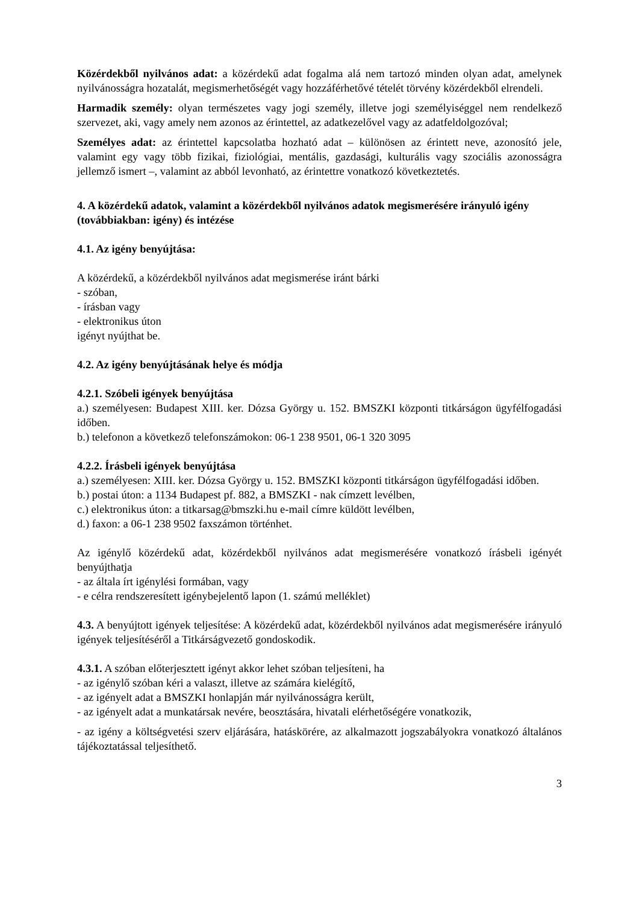Közérdekből nyilvános adat: a közérdekű adat fogalma alá nem tartozó minden olyan adat, amelynek nyilvánosságra hozatalát, megismerhetőségét vagy hozzáférhetővé tételét törvény közérdekből elrendeli.
Harmadik személy: olyan természetes vagy jogi személy, illetve jogi személyiséggel nem rendelkező szervezet, aki, vagy amely nem azonos az érintettel, az adatkezelővel vagy az adatfeldolgozóval;
Személyes adat: az érintettel kapcsolatba hozható adat – különösen az érintett neve, azonosító jele, valamint egy vagy több fizikai, fiziológiai, mentális, gazdasági, kulturális vagy szociális azonosságra jellemző ismert –, valamint az abból levonható, az érintettre vonatkozó következtetés.
4. A közérdekű adatok, valamint a közérdekből nyilvános adatok megismerésére irányuló igény (továbbiakban: igény) és intézése
4.1. Az igény benyújtása:
A közérdekű, a közérdekből nyilvános adat megismerése iránt bárki
- szóban,
- írásban vagy
- elektronikus úton
igényt nyújthat be.
4.2. Az igény benyújtásának helye és módja
4.2.1. Szóbeli igények benyújtása
a.) személyesen: Budapest XIII. ker. Dózsa György u. 152. BMSZKI központi titkárságon ügyfélfogadási időben.
b.) telefonon a következő telefonszámokon: 06-1 238 9501, 06-1 320 3095
4.2.2. Írásbeli igények benyújtása
a.) személyesen: XIII. ker. Dózsa György u. 152. BMSZKI központi titkárságon ügyfélfogadási időben.
b.) postai úton: a 1134 Budapest pf. 882, a BMSZKI - nak címzett levélben,
c.) elektronikus úton: a titkarsag@bmszki.hu e-mail címre küldött levélben,
d.) faxon: a 06-1 238 9502 faxszámon történhet.
Az igénylő közérdekű adat, közérdekből nyilvános adat megismerésére vonatkozó írásbeli igényét benyújthatja
- az általa írt igénylési formában, vagy
- e célra rendszeresített igénybejelentő lapon (1. számú melléklet)
4.3. A benyújtott igények teljesítése: A közérdekű adat, közérdekből nyilvános adat megismerésére irányuló igények teljesítéséről a Titkárságvezető gondoskodik.
4.3.1. A szóban előterjesztett igényt akkor lehet szóban teljesíteni, ha
- az igénylő szóban kéri a valaszt, illetve az számára kielégítő,
- az igényelt adat a BMSZKI honlapján már nyilvánosságra került,
- az igényelt adat a munkatársak nevére, beosztására, hivatali elérhetőségére vonatkozik,
- az igény a költségvetési szerv eljárására, hatáskörére, az alkalmazott jogszabályokra vonatkozó általános tájékoztatással teljesíthető.
3